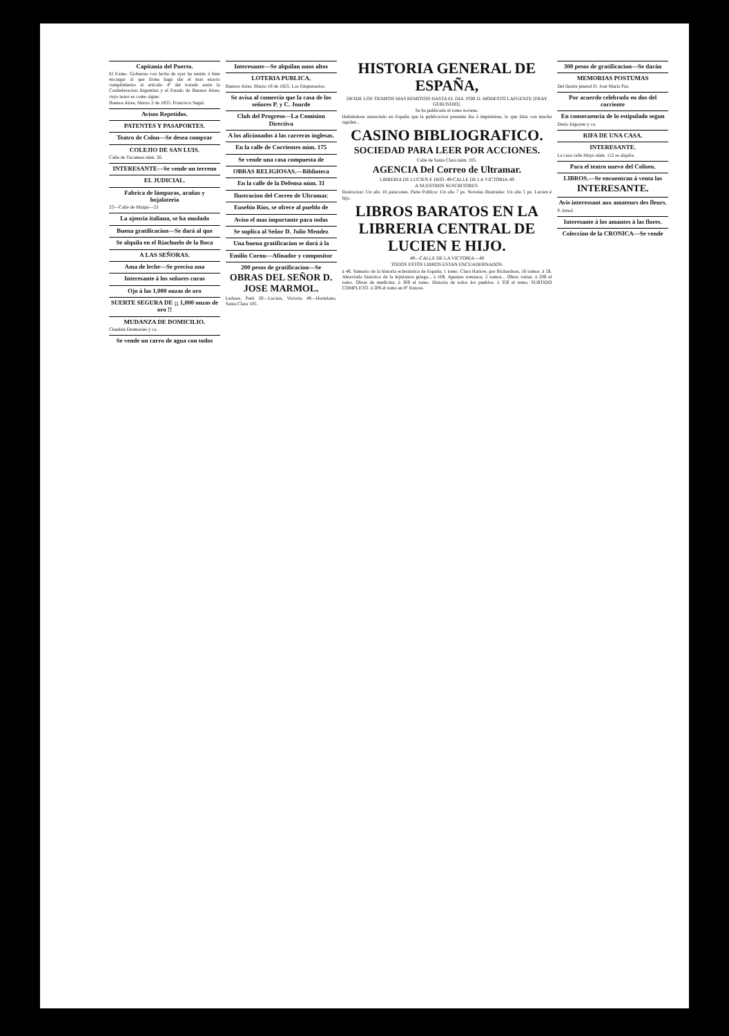Capitania del Puerto.
El Exmo. Gobierno con fecha de ayer ha tenido á bien encargar al que firma haga dar el mas exacto cumplimiento al artículo 4º del tratado entre la Confederacion Argentina y el Estado de Buenos Aires; cuyo tenor es como sigue:
Buenos Aires, Marzo 2 de 1855. Francisco Seguí.
Avisos Repetidos.
PATENTES Y PASAPORTES.
Teatro de Colon—Se desea comprar
COLEJIO DE SAN LUIS.
Calle de Tucuman núm. 26.
INTERESANTE—Se vende un terreno
EL JUDICIAL.
Fabrica de lámparas, arañas y hojalateria
23—Calle de Maipú—23
La ajencia italiana, se ha mudado
Buena gratificacion—Se dará al que
Se alquila en el Riachuelo de la Boca
A LAS SEÑORAS.
Ama de leche—Se precisa una
Interesante á los señores curas
Ojo á las 1,000 onzas de oro
SUERTE SEGURA DE ¡¡ 1,000 onzas de oro !!
MUDANZA DE DOMICILIO.
Chaubin Desmaries y ca.
Se vende un carro de agua con todos
Interesante—Se alquilan unos altos
LOTERIA PUBLICA.
Buenos Aires, Marzo 18 de 1855. Los Empresarios.
Se avisa al comercio que la casa de los señores P. y C. Jourde
Club del Progreso—La Comision Directiva
A los aficionados á las carreras inglesas.
En la calle de Corrientes núm. 175
Se vende una casa compuesta de
OBRAS RELIGIOSAS.—Biblioteca
En la calle de la Defensa núm. 31
Ilustracion del Correo de Ultramar.
Eusebio Rios, se ofrece al pueblo de
Aviso el mas importante para todas
Se suplica al Señor D. Julio Mendez
Una buena gratificacion se dará á la
Emilio Cornu—Afinador y compositor
200 pesos de gratificacion—Se
OBRAS DEL SEÑOR D. JOSE MARMOL.
Ledoux, Perú 20—Lucien, Victoria 49—Hortelano, Santa Clara 105.
HISTORIA GENERAL DE ESPAÑA,
DESDE LOS TIEMPOS MAS REMOTOS HASTA EL DIA. POR D. MODESTO LAFUENTE [FRAY GERUNDIO].
Se ha publicado el tomo noveno.
Habiéndose anunciado en España que la publicacion presente iba á imprimirse, lo que falta con mucha rapidez...
CASINO BIBLIOGRAFICO.
SOCIEDAD PARA LEER POR ACCIONES.
Calle de Santa Clara núm. 105.
AGENCIA Del Correo de Ultramar.
LIBRERIA DE LUCIEN E HIJO. 49-CALLE DE LA VICTORIA-49
A NUESTROS SUSCRITORES.
Ilustracion: Un año 16 patacones. Parte Política: Un año 7 ps. Novelas Ilustradas: Un año 5 ps. Lucien é hijo.
LIBROS BARATOS EN LA LIBRERIA CENTRAL DE LUCIEN E HIJO.
49—CALLE DE LA VICTORIA—49
TODOS ESTOS LIBROS ESTAN ENCUADERNADOS.
á 4$. Sumario de la historia eclesiástica de España, 1 tomo. Clara Harlow, por Richardson, 16 tomos. á 5$. Abreviado histórico de la lejislatura griega... á 10$. Apuntes romanos, 2 tomos... Obras varias. á 20$ el tomo. Obras de medicina. á 30$ el tomo. Historia de todos los pueblos. á 35$ el tomo. SURTIDO COMPLETO. á 20$ el tomo en 8º frances.
300 pesos de gratificacion—Se darán
MEMORIAS POSTUMAS
Del ilustre jeneral D. José María Paz.
Por acuerdo celebrado en dos del corriente
En consecuencia de lo estipulado segun
Dario Irigoyen y ca.
RIFA DE UNA CASA.
INTERESANTE.
La casa calle Mayo núm. 112 se alquila.
Para el teatro nuevo del Coliseo.
LIBROS.—Se encuentran á venta las
INTERESANTE.
Avis interessant aux amateurs des fleurs.
P. Arnol.
Interesante á los amantes á las flores.
Coleccion de la CRONICA—Se vende